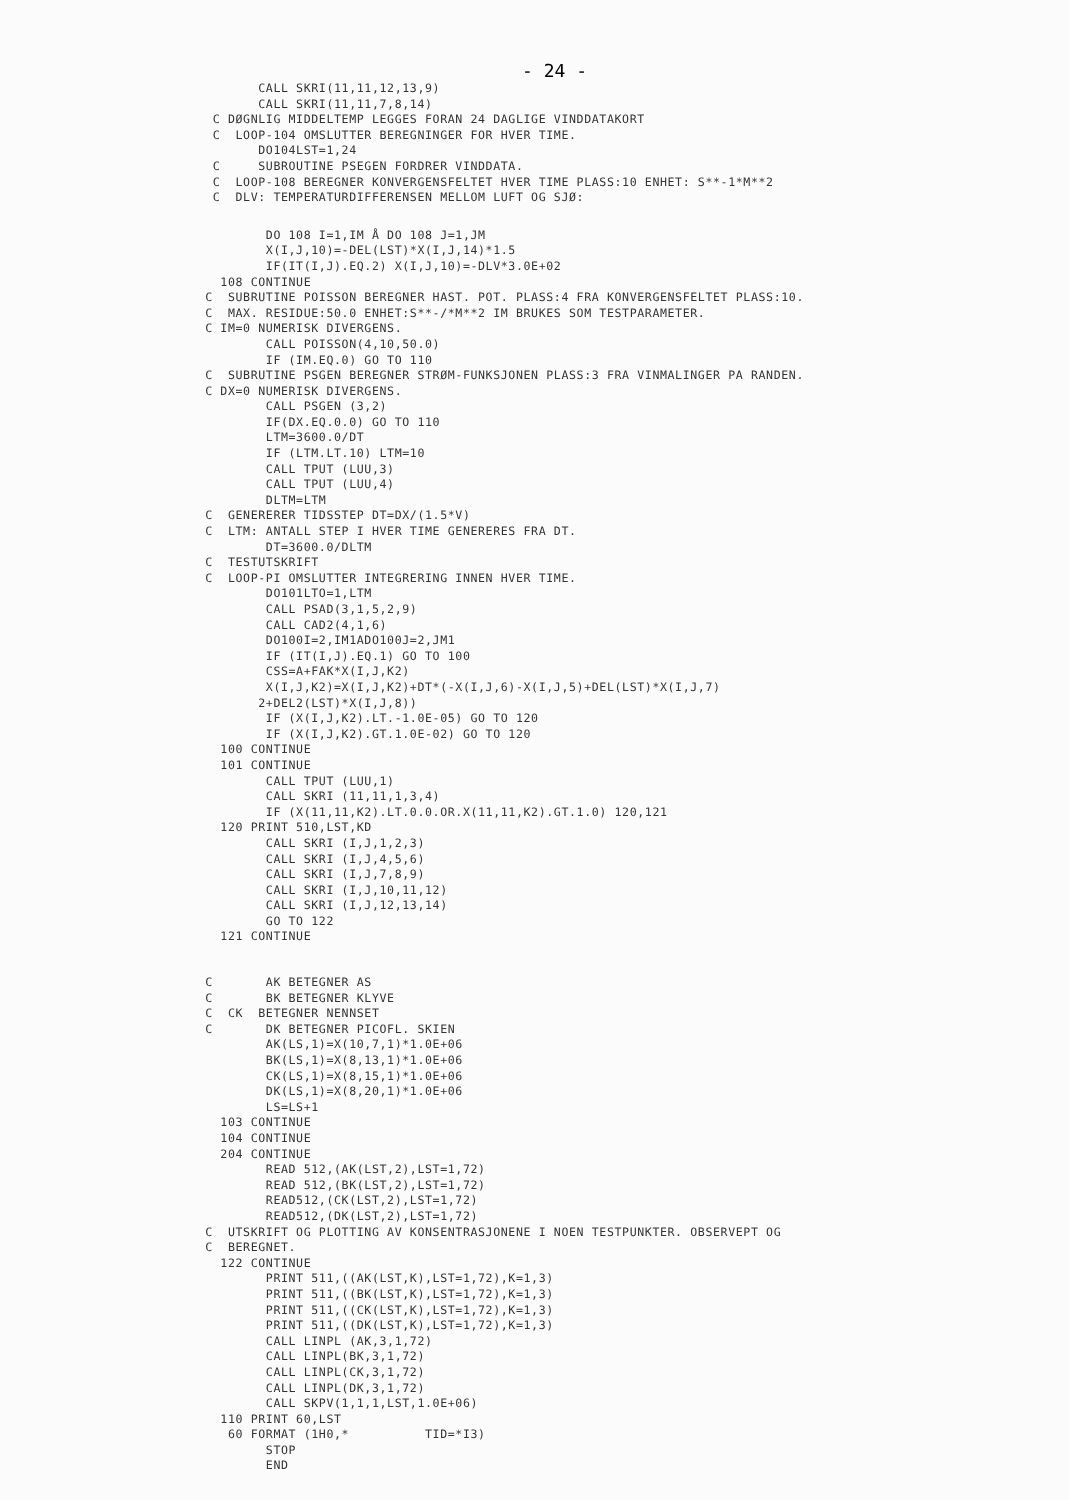- 24 -
         CALL SKRI(11,11,12,13,9)
         CALL SKRI(11,11,7,8,14)
   C DØGNLIG MIDDELTEMP LEGGES FORAN 24 DAGLIGE VINDDATAKORT
   C  LOOP-104 OMSLUTTER BEREGNINGER FOR HVER TIME.
         DO104LST=1,24
   C     SUBROUTINE PSEGEN FORDRER VINDDATA.
   C  LOOP-108 BEREGNER KONVERGENSFELTET HVER TIME PLASS:10 ENHET: S**-1*M**2
   C  DLV: TEMPERATURDIFFERENSEN MELLOM LUFT OG SJØ:
          DO 108 I=1,IM Å DO 108 J=1,JM
          X(I,J,10)=-DEL(LST)*X(I,J,14)*1.5
          IF(IT(I,J).EQ.2) X(I,J,10)=-DLV*3.0E+02
    108 CONTINUE
  C  SUBRUTINE POISSON BEREGNER HAST. POT. PLASS:4 FRA KONVERGENSFELTET PLASS:10.
  C  MAX. RESIDUE:50.0 ENHET:S**-/*M**2 IM BRUKES SOM TESTPARAMETER.
  C IM=0 NUMERISK DIVERGENS.
          CALL POISSON(4,10,50.0)
          IF (IM.EQ.0) GO TO 110
  C  SUBRUTINE PSGEN BEREGNER STRØM-FUNKSJONEN PLASS:3 FRA VINMALINGER PA RANDEN.
  C DX=0 NUMERISK DIVERGENS.
          CALL PSGEN (3,2)
          IF(DX.EQ.0.0) GO TO 110
          LTM=3600.0/DT
          IF (LTM.LT.10) LTM=10
          CALL TPUT (LUU,3)
          CALL TPUT (LUU,4)
          DLTM=LTM
  C  GENERERER TIDSSTEP DT=DX/(1.5*V)
  C  LTM: ANTALL STEP I HVER TIME GENERERES FRA DT.
          DT=3600.0/DLTM
  C  TESTUTSKRIFT
  C  LOOP-PI OMSLUTTER INTEGRERING INNEN HVER TIME.
          DO101LTO=1,LTM
          CALL PSAD(3,1,5,2,9)
          CALL CAD2(4,1,6)
          DO100I=2,IM1ADO100J=2,JM1
          IF (IT(I,J).EQ.1) GO TO 100
          CSS=A+FAK*X(I,J,K2)
          X(I,J,K2)=X(I,J,K2)+DT*(-X(I,J,6)-X(I,J,5)+DEL(LST)*X(I,J,7)
         2+DEL2(LST)*X(I,J,8))
          IF (X(I,J,K2).LT.-1.0E-05) GO TO 120
          IF (X(I,J,K2).GT.1.0E-02) GO TO 120
    100 CONTINUE
    101 CONTINUE
          CALL TPUT (LUU,1)
          CALL SKRI (11,11,1,3,4)
          IF (X(11,11,K2).LT.0.0.OR.X(11,11,K2).GT.1.0) 120,121
    120 PRINT 510,LST,KD
          CALL SKRI (I,J,1,2,3)
          CALL SKRI (I,J,4,5,6)
          CALL SKRI (I,J,7,8,9)
          CALL SKRI (I,J,10,11,12)
          CALL SKRI (I,J,12,13,14)
          GO TO 122
    121 CONTINUE
  C       AK BETEGNER AS
  C       BK BETEGNER KLYVE
  C  CK  BETEGNER NENNSET
  C       DK BETEGNER PICOFL. SKIEN
          AK(LS,1)=X(10,7,1)*1.0E+06
          BK(LS,1)=X(8,13,1)*1.0E+06
          CK(LS,1)=X(8,15,1)*1.0E+06
          DK(LS,1)=X(8,20,1)*1.0E+06
          LS=LS+1
    103 CONTINUE
    104 CONTINUE
    204 CONTINUE
          READ 512,(AK(LST,2),LST=1,72)
          READ 512,(BK(LST,2),LST=1,72)
          READ512,(CK(LST,2),LST=1,72)
          READ512,(DK(LST,2),LST=1,72)
  C  UTSKRIFT OG PLOTTING AV KONSENTRASJONENE I NOEN TESTPUNKTER. OBSERVEPT OG
  C  BEREGNET.
    122 CONTINUE
          PRINT 511,((AK(LST,K),LST=1,72),K=1,3)
          PRINT 511,((BK(LST,K),LST=1,72),K=1,3)
          PRINT 511,((CK(LST,K),LST=1,72),K=1,3)
          PRINT 511,((DK(LST,K),LST=1,72),K=1,3)
          CALL LINPL (AK,3,1,72)
          CALL LINPL(BK,3,1,72)
          CALL LINPL(CK,3,1,72)
          CALL LINPL(DK,3,1,72)
          CALL SKPV(1,1,1,LST,1.0E+06)
    110 PRINT 60,LST
     60 FORMAT (1H0,*          TID=*I3)
          STOP
          END